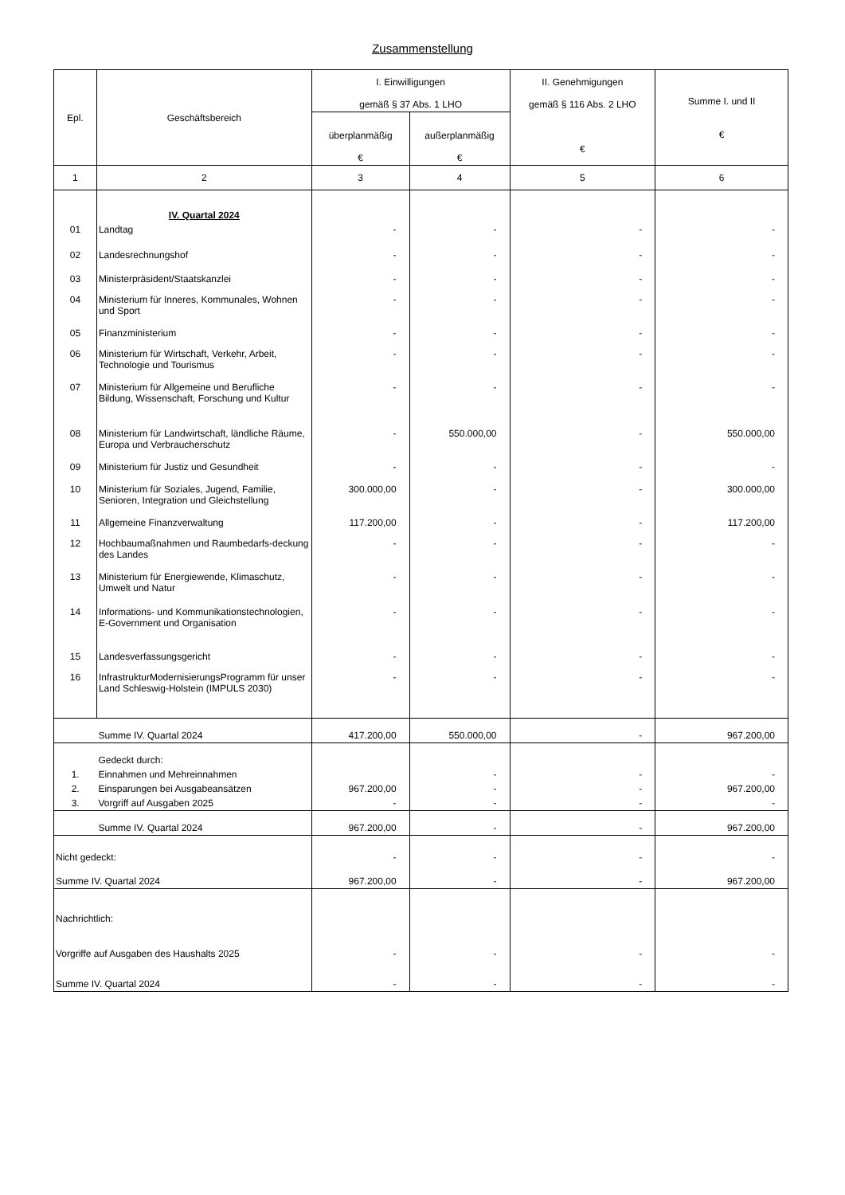Zusammenstellung
| Epl. | Geschäftsbereich | I. Einwilligungen gemäß § 37 Abs. 1 LHO | | II. Genehmigungen gemäß § 116 Abs. 2 LHO € | Summe I. und II € |
| --- | --- | --- | --- | --- | --- |
| | | überplanmäßig € | außerplanmäßig € | | |
| 1 | 2 | 3 | 4 | 5 | 6 |
| | IV. Quartal 2024 | | | | |
| 01 | Landtag | - | - | - | - |
| 02 | Landesrechnungshof | - | - | - | - |
| 03 | Ministerpräsident/Staatskanzlei | - | - | - | - |
| 04 | Ministerium für Inneres, Kommunales, Wohnen und Sport | - | - | - | - |
| 05 | Finanzministerium | - | - | - | - |
| 06 | Ministerium für Wirtschaft, Verkehr, Arbeit, Technologie und Tourismus | - | - | - | - |
| 07 | Ministerium für Allgemeine und Berufliche Bildung, Wissenschaft, Forschung und Kultur | - | - | - | - |
| 08 | Ministerium für Landwirtschaft, ländliche Räume, Europa und Verbraucherschutz | - | 550.000,00 | - | 550.000,00 |
| 09 | Ministerium für Justiz und Gesundheit | - | - | - | - |
| 10 | Ministerium für Soziales, Jugend, Familie, Senioren, Integration und Gleichstellung | 300.000,00 | - | - | 300.000,00 |
| 11 | Allgemeine Finanzverwaltung | 117.200,00 | - | - | 117.200,00 |
| 12 | Hochbaumaßnahmen und Raumbedarfs-deckung des Landes | - | - | - | - |
| 13 | Ministerium für Energiewende, Klimaschutz, Umwelt und Natur | - | - | - | - |
| 14 | Informations- und Kommunikationstechnologien, E-Government und Organisation | - | - | - | - |
| 15 | Landesverfassungsgericht | - | - | - | - |
| 16 | InfrastrukturModernisierungsProgramm für unser Land Schleswig-Holstein (IMPULS 2030) | - | - | - | - |
| | Summe IV. Quartal 2024 | 417.200,00 | 550.000,00 | - | 967.200,00 |
| | Gedeckt durch: | | | | |
| 1. | Einnahmen und Mehreinnahmen | | - | - | - |
| 2. | Einsparungen bei Ausgabeansätzen | 967.200,00 | - | - | 967.200,00 |
| 3. | Vorgriff auf Ausgaben 2025 | - | - | - | - |
| | Summe IV. Quartal 2024 | 967.200,00 | - | - | 967.200,00 |
| Nicht gedeckt: | | - | - | - | - |
| Summe IV. Quartal 2024 | | 967.200,00 | - | - | 967.200,00 |
| Nachrichtlich: | | | | | |
| Vorgriffe auf Ausgaben des Haushalts 2025 | | - | - | - | - |
| Summe IV. Quartal 2024 | | - | - | - | - |